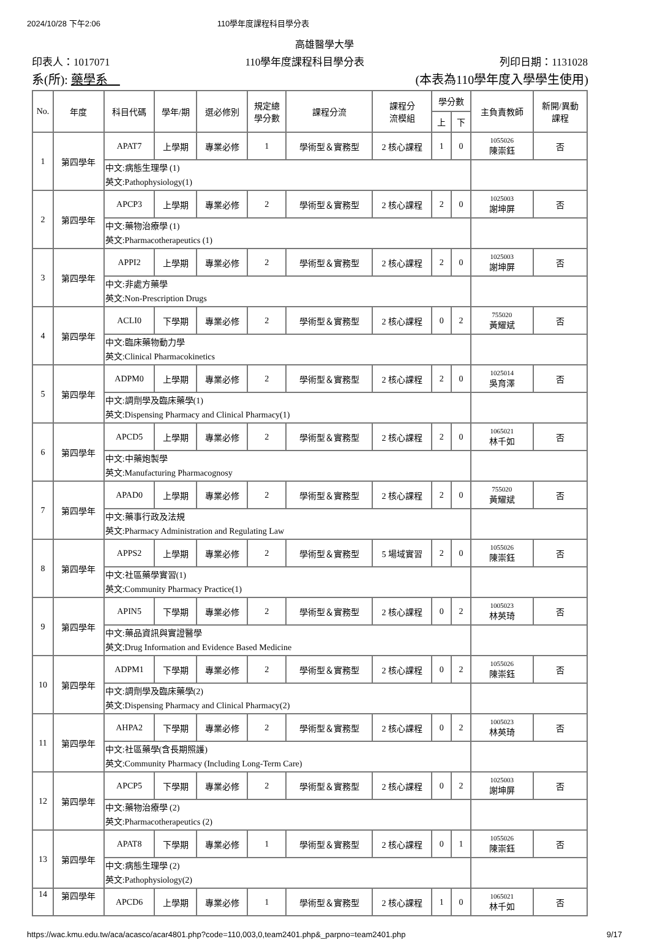2024/10/28 下午2:06 110學年度課程科目學分表
高雄醫學大學
印表人：1017071 110學年度課程科目學分表 列印日期：1131028
系(所): 藥學系　(本表為110學年度入學學生使用)
| No. | 年度 | 科目代碼 | 學年/期 | 選必修別 | 規定總 學分數 | 課程分流 | 課程分 流模組 | 學分數 | | 主負責教師 | 新開/異動 課程 |
| --- | --- | --- | --- | --- | --- | --- | --- | --- | --- | --- | --- |
| | | | | | | | | 上 | 下 | | |
| 1 | 第四學年 | APAT7 | 上學期 | 專業必修 | 1 | 學術型＆實務型 | 2 核心課程 | 1 | 0 | 1055026 陳崇鈺 | 否 |
| | | 中文:病態生理學 (1) 英文:Pathophysiology(1) | | | | | | | | | |
| 2 | 第四學年 | APCP3 | 上學期 | 專業必修 | 2 | 學術型＆實務型 | 2 核心課程 | 2 | 0 | 1025003 謝坤屏 | 否 |
| | | 中文:藥物治療學 (1) 英文:Pharmacotherapeutics (1) | | | | | | | | | |
| 3 | 第四學年 | APPI2 | 上學期 | 專業必修 | 2 | 學術型＆實務型 | 2 核心課程 | 2 | 0 | 1025003 謝坤屏 | 否 |
| | | 中文:非處方藥學 英文:Non-Prescription Drugs | | | | | | | | | |
| 4 | 第四學年 | ACLI0 | 下學期 | 專業必修 | 2 | 學術型＆實務型 | 2 核心課程 | 0 | 2 | 755020 黃耀斌 | 否 |
| | | 中文:臨床藥物動力學 英文:Clinical Pharmacokinetics | | | | | | | | | |
| 5 | 第四學年 | ADPM0 | 上學期 | 專業必修 | 2 | 學術型＆實務型 | 2 核心課程 | 2 | 0 | 1025014 吳育澤 | 否 |
| | | 中文:調劑學及臨床藥學(1) 英文:Dispensing Pharmacy and Clinical Pharmacy(1) | | | | | | | | | |
| 6 | 第四學年 | APCD5 | 上學期 | 專業必修 | 2 | 學術型＆實務型 | 2 核心課程 | 2 | 0 | 1065021 林千如 | 否 |
| | | 中文:中藥炮製學 英文:Manufacturing Pharmacognosy | | | | | | | | | |
| 7 | 第四學年 | APAD0 | 上學期 | 專業必修 | 2 | 學術型＆實務型 | 2 核心課程 | 2 | 0 | 755020 黃耀斌 | 否 |
| | | 中文:藥事行政及法規 英文:Pharmacy Administration and Regulating Law | | | | | | | | | |
| 8 | 第四學年 | APPS2 | 上學期 | 專業必修 | 2 | 學術型＆實務型 | 5 場域實習 | 2 | 0 | 1055026 陳崇鈺 | 否 |
| | | 中文:社區藥學實習(1) 英文:Community Pharmacy Practice(1) | | | | | | | | | |
| 9 | 第四學年 | APIN5 | 下學期 | 專業必修 | 2 | 學術型＆實務型 | 2 核心課程 | 0 | 2 | 1005023 林英琦 | 否 |
| | | 中文:藥品資訊與實證醫學 英文:Drug Information and Evidence Based Medicine | | | | | | | | | |
| 10 | 第四學年 | ADPM1 | 下學期 | 專業必修 | 2 | 學術型＆實務型 | 2 核心課程 | 0 | 2 | 1055026 陳崇鈺 | 否 |
| | | 中文:調劑學及臨床藥學(2) 英文:Dispensing Pharmacy and Clinical Pharmacy(2) | | | | | | | | | |
| 11 | 第四學年 | AHPA2 | 下學期 | 專業必修 | 2 | 學術型＆實務型 | 2 核心課程 | 0 | 2 | 1005023 林英琦 | 否 |
| | | 中文:社區藥學(含長期照護) 英文:Community Pharmacy (Including Long-Term Care) | | | | | | | | | |
| 12 | 第四學年 | APCP5 | 下學期 | 專業必修 | 2 | 學術型＆實務型 | 2 核心課程 | 0 | 2 | 1025003 謝坤屏 | 否 |
| | | 中文:藥物治療學 (2) 英文:Pharmacotherapeutics (2) | | | | | | | | | |
| 13 | 第四學年 | APAT8 | 下學期 | 專業必修 | 1 | 學術型＆實務型 | 2 核心課程 | 0 | 1 | 1055026 陳崇鈺 | 否 |
| | | 中文:病態生理學 (2) 英文:Pathophysiology(2) | | | | | | | | | |
| 14 | 第四學年 | APCD6 | 上學期 | 專業必修 | 1 | 學術型＆實務型 | 2 核心課程 | 1 | 0 | 1065021 林千如 | 否 |
https://wac.kmu.edu.tw/aca/acasco/acar4801.php?code=110,003,0,team2401.php&_parpno=team2401.php 9/17